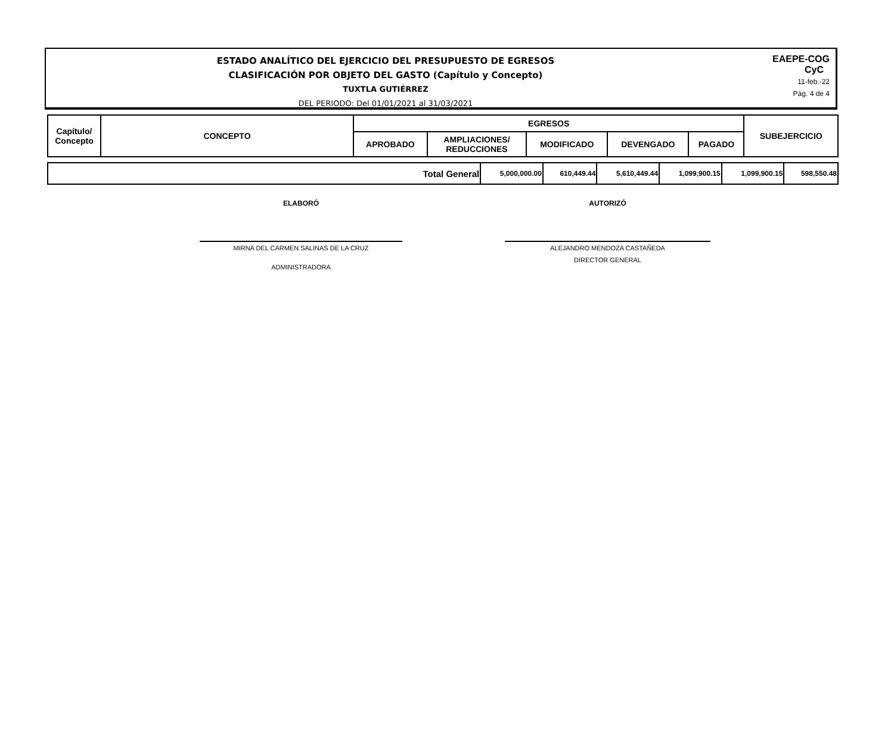ESTADO ANALÍTICO DEL EJERCICIO DEL PRESUPUESTO DE EGRESOS
CLASIFICACIÓN POR OBJETO DEL GASTO (Capítulo y Concepto)
TUXTLA GUTIÉRREZ
DEL PERIODO: Del 01/01/2021 al 31/03/2021
EAEPE-COG
CyC
11-feb.-22
Pág. 4 de 4
| Capítulo/ Concepto | CONCEPTO | EGRESOS | | | | | SUBEJERCICIO |
| --- | --- | --- | --- | --- | --- | --- | --- |
| | | APROBADO | AMPLIACIONES/ REDUCCIONES | MODIFICADO | DEVENGADO | PAGADO | |
| Total General | 5,000,000.00 | 610,449.44 | 5,610,449.44 | 1,099,900.15 | 1,099,900.15 | 598,550.48 |
ELABORÓ
MIRNA DEL CARMEN SALINAS DE LA CRUZ
ADMINISTRADORA
AUTORIZÓ
ALEJANDRO MENDOZA CASTAÑEDA
DIRECTOR GENERAL